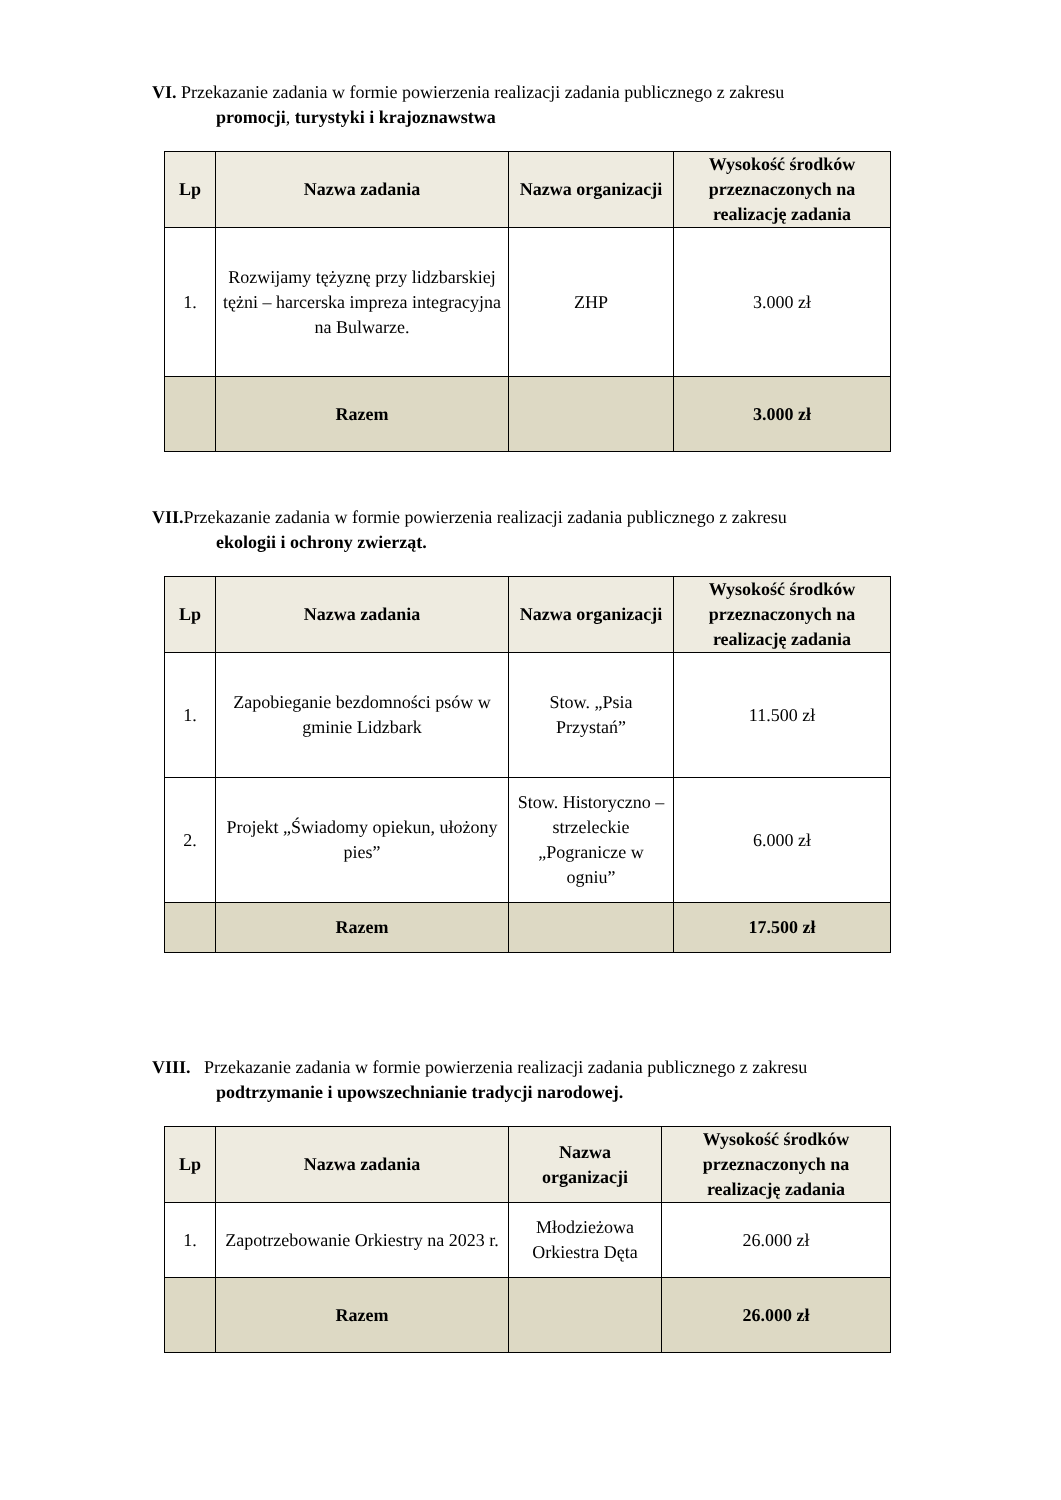VI. Przekazanie zadania w formie powierzenia realizacji zadania publicznego z zakresu
promocji, turystyki i krajoznawstwa
| Lp | Nazwa zadania | Nazwa organizacji | Wysokość środków przeznaczonych na realizację zadania |
| --- | --- | --- | --- |
| 1. | Rozwijamy tężyznę przy lidzbarskiej tężni – harcerska impreza integracyjna na Bulwarze. | ZHP | 3.000 zł |
| | Razem | | 3.000 zł |
VII. Przekazanie zadania w formie powierzenia realizacji zadania publicznego z zakresu
ekologii i ochrony zwierząt.
| Lp | Nazwa zadania | Nazwa organizacji | Wysokość środków przeznaczonych na realizację zadania |
| --- | --- | --- | --- |
| 1. | Zapobieganie bezdomności psów w gminie Lidzbark | Stow. „Psia Przystań” | 11.500 zł |
| 2. | Projekt „Świadomy opiekun, ułożony pies” | Stow. Historyczno – strzeleckie „Pogranicze w ogniu” | 6.000 zł |
| | Razem | | 17.500 zł |
VIII. Przekazanie zadania w formie powierzenia realizacji zadania publicznego z zakresu
podtrzymanie i upowszechnianie tradycji narodowej.
| Lp | Nazwa zadania | Nazwa organizacji | Wysokość środków przeznaczonych na realizację zadania |
| --- | --- | --- | --- |
| 1. | Zapotrzebowanie Orkiestry na 2023 r. | Młodzieżowa Orkiestra Dęta | 26.000 zł |
| | Razem | | 26.000 zł |